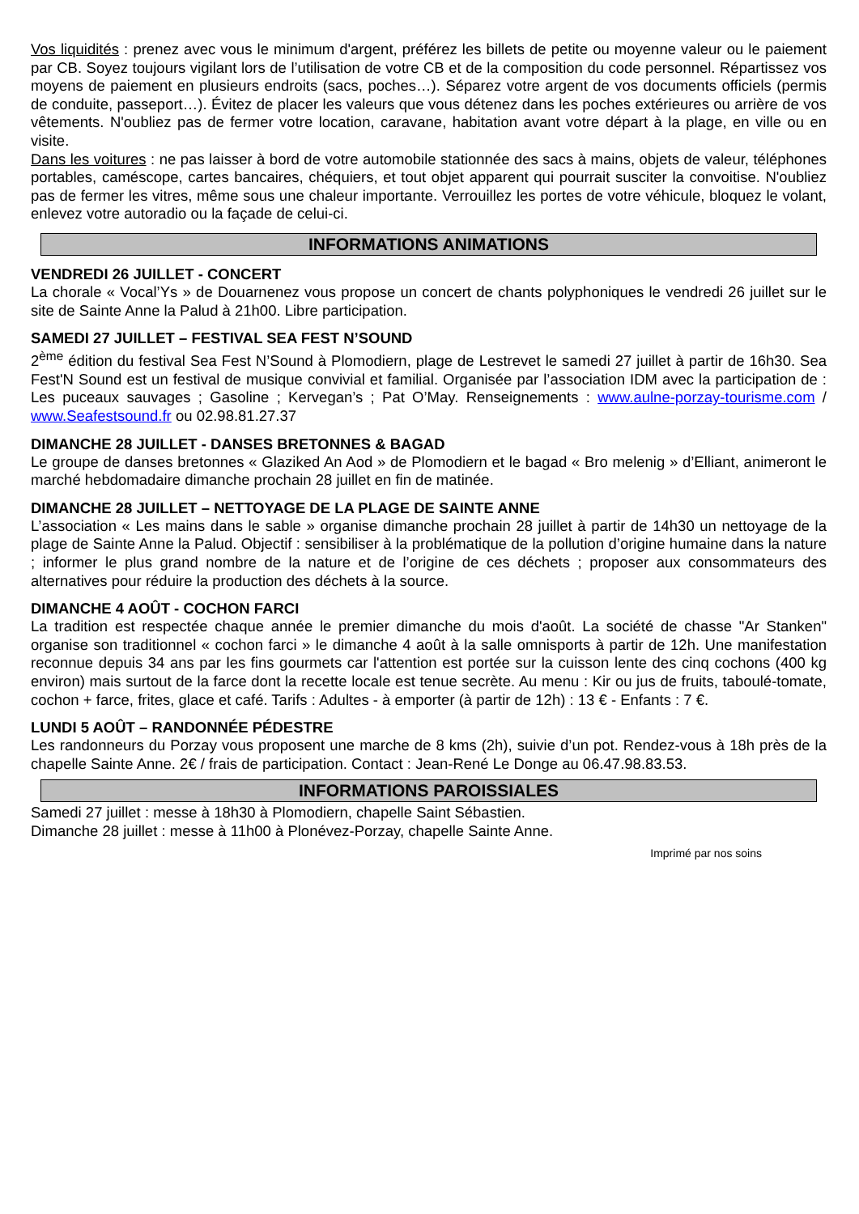Vos liquidités : prenez avec vous le minimum d'argent, préférez les billets de petite ou moyenne valeur ou le paiement par CB. Soyez toujours vigilant lors de l’utilisation de votre CB et de la composition du code personnel. Répartissez vos moyens de paiement en plusieurs endroits (sacs, poches…). Séparez votre argent de vos documents officiels (permis de conduite, passeport…). Évitez de placer les valeurs que vous détenez dans les poches extérieures ou arrière de vos vêtements. N'oubliez pas de fermer votre location, caravane, habitation avant votre départ à la plage, en ville ou en visite.
Dans les voitures : ne pas laisser à bord de votre automobile stationnée des sacs à mains, objets de valeur, téléphones portables, caméscope, cartes bancaires, chéquiers, et tout objet apparent qui pourrait susciter la convoitise. N'oubliez pas de fermer les vitres, même sous une chaleur importante. Verrouillez les portes de votre véhicule, bloquez le volant, enlevez votre autoradio ou la façade de celui-ci.
INFORMATIONS ANIMATIONS
VENDREDI 26 JUILLET - CONCERT
La chorale « Vocal’Ys » de Douarnenez vous propose un concert de chants polyphoniques le vendredi 26 juillet sur le site de Sainte Anne la Palud à 21h00. Libre participation.
SAMEDI 27 JUILLET – FESTIVAL SEA FEST N’SOUND
2<sup>ème</sup> édition du festival Sea Fest N’Sound à Plomodiern, plage de Lestrevet le samedi 27 juillet à partir de 16h30. Sea Fest'N Sound est un festival de musique convivial et familial. Organisée par l’association IDM avec la participation de : Les puceaux sauvages ; Gasoline ; Kervegan’s ; Pat O’May. Renseignements : www.aulne-porzay-tourisme.com / www.Seafestsound.fr ou 02.98.81.27.37
DIMANCHE 28 JUILLET - DANSES BRETONNES & BAGAD
Le groupe de danses bretonnes « Glaziked An Aod » de Plomodiern et le bagad « Bro melenig » d’Elliant, animeront le marché hebdomadaire dimanche prochain 28 juillet en fin de matinée.
DIMANCHE 28 JUILLET – NETTOYAGE DE LA PLAGE DE SAINTE ANNE
L’association « Les mains dans le sable » organise dimanche prochain 28 juillet à partir de 14h30 un nettoyage de la plage de Sainte Anne la Palud. Objectif : sensibiliser à la problématique de la pollution d’origine humaine dans la nature ; informer le plus grand nombre de la nature et de l’origine de ces déchets ; proposer aux consommateurs des alternatives pour réduire la production des déchets à la source.
DIMANCHE 4 AOÛT - COCHON FARCI
La tradition est respectée chaque année le premier dimanche du mois d'août. La société de chasse "Ar Stanken" organise son traditionnel « cochon farci » le dimanche 4 août à la salle omnisports à partir de 12h. Une manifestation reconnue depuis 34 ans par les fins gourmets car l'attention est portée sur la cuisson lente des cinq cochons (400 kg environ) mais surtout de la farce dont la recette locale est tenue secrète. Au menu : Kir ou jus de fruits, taboulé-tomate, cochon + farce, frites, glace et café. Tarifs : Adultes - à emporter (à partir de 12h) : 13 € - Enfants : 7 €.
LUNDI 5 AOÛT – RANDONNÉE PÉDESTRE
Les randonneurs du Porzay vous proposent une marche de 8 kms (2h), suivie d’un pot. Rendez-vous à 18h près de la chapelle Sainte Anne. 2€ / frais de participation. Contact : Jean-René Le Donge au 06.47.98.83.53.
INFORMATIONS PAROISSIALES
Samedi 27 juillet : messe à 18h30 à Plomodiern, chapelle Saint Sébastien.
Dimanche 28 juillet : messe à 11h00 à Plonévez-Porzay, chapelle Sainte Anne.
Imprimé par nos soins